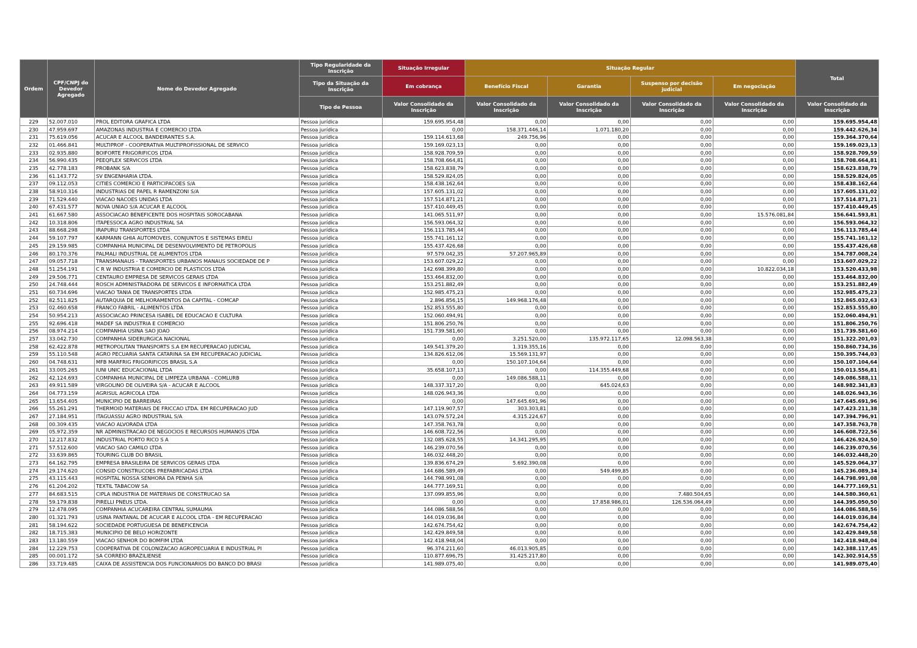| Ordem | CPF/CNPJ do Devedor Agregado | Nome do Devedor Agregado | Tipo Regularidade da Inscrição | Situação Irregular | Situação Regular | | | | Total |
| --- | --- | --- | --- | --- | --- | --- | --- | --- | --- |
| | | | Tipo da Situação da Inscrição | Em cobrança | Benefício Fiscal | Garantia | Suspenso por decisão judicial | Em negociação | |
| | | | Tipo de Pessoa | Valor Consolidado da Inscrição | Valor Consolidado da Inscrição | Valor Consolidado da Inscrição | Valor Consolidado da Inscrição | Valor Consolidado da Inscrição | Valor Consolidado da Inscrição |
| 229 | 52.007.010 | PROL EDITORA GRAFICA LTDA | Pessoa jurídica | 159.695.954,48 | 0,00 | 0,00 | 0,00 | 0,00 | 159.695.954,48 |
| 230 | 47.959.697 | AMAZONAS INDUSTRIA E COMERCIO LTDA | Pessoa jurídica | 0,00 | 158.371.446,14 | 1.071.180,20 | 0,00 | 0,00 | 159.442.626,34 |
| 231 | 75.619.056 | ACUCAR E ALCOOL BANDEIRANTES S.A. | Pessoa jurídica | 159.114.613,68 | 249.756,96 | 0,00 | 0,00 | 0,00 | 159.364.370,64 |
| 232 | 01.466.841 | MULTIPROF - COOPERATIVA MULTIPROFISSIONAL DE SERVICO | Pessoa jurídica | 159.169.023,13 | 0,00 | 0,00 | 0,00 | 0,00 | 159.169.023,13 |
| 233 | 02.935.880 | BOIFORTE FRIGORIFICOS LTDA | Pessoa jurídica | 158.928.709,59 | 0,00 | 0,00 | 0,00 | 0,00 | 158.928.709,59 |
| 234 | 56.990.435 | PEEQFLEX SERVICOS LTDA | Pessoa jurídica | 158.708.664,81 | 0,00 | 0,00 | 0,00 | 0,00 | 158.708.664,81 |
| 235 | 42.778.183 | PROBANK S/A | Pessoa jurídica | 158.623.838,79 | 0,00 | 0,00 | 0,00 | 0,00 | 158.623.838,79 |
| 236 | 61.143.772 | SV ENGENHARIA LTDA. | Pessoa jurídica | 158.529.824,05 | 0,00 | 0,00 | 0,00 | 0,00 | 158.529.824,05 |
| 237 | 09.112.053 | CITIES COMERCIO E PARTICIPACOES S/A | Pessoa jurídica | 158.438.162,64 | 0,00 | 0,00 | 0,00 | 0,00 | 158.438.162,64 |
| 238 | 58.910.316 | INDUSTRIAS DE PAPEL R RAMENZONI S/A | Pessoa jurídica | 157.605.131,02 | 0,00 | 0,00 | 0,00 | 0,00 | 157.605.131,02 |
| 239 | 71.529.440 | VIACAO NACOES UNIDAS LTDA | Pessoa jurídica | 157.514.871,21 | 0,00 | 0,00 | 0,00 | 0,00 | 157.514.871,21 |
| 240 | 67.431.577 | NOVA UNIAO S/A ACUCAR E ALCOOL | Pessoa jurídica | 157.410.449,45 | 0,00 | 0,00 | 0,00 | 0,00 | 157.410.449,45 |
| 241 | 61.667.580 | ASSOCIACAO BENEFICENTE DOS HOSPITAIS SOROCABANA | Pessoa jurídica | 141.065.511,97 | 0,00 | 0,00 | 0,00 | 15.576.081,84 | 156.641.593,81 |
| 242 | 10.318.806 | ITAPESSOCA AGRO INDUSTRIAL SA | Pessoa jurídica | 156.593.064,32 | 0,00 | 0,00 | 0,00 | 0,00 | 156.593.064,32 |
| 243 | 88.668.298 | IRAPURU TRANSPORTES LTDA | Pessoa jurídica | 156.113.785,44 | 0,00 | 0,00 | 0,00 | 0,00 | 156.113.785,44 |
| 244 | 59.107.797 | KARMANN GHIA AUTOMOVEIS, CONJUNTOS E SISTEMAS EIRELI | Pessoa jurídica | 155.741.161,12 | 0,00 | 0,00 | 0,00 | 0,00 | 155.741.161,12 |
| 245 | 29.159.985 | COMPANHIA MUNICIPAL DE DESENVOLVIMENTO DE PETROPOLIS | Pessoa jurídica | 155.437.426,68 | 0,00 | 0,00 | 0,00 | 0,00 | 155.437.426,68 |
| 246 | 80.170.376 | PALMALI INDUSTRIAL DE ALIMENTOS LTDA | Pessoa jurídica | 97.579.042,35 | 57.207.965,89 | 0,00 | 0,00 | 0,00 | 154.787.008,24 |
| 247 | 09.057.718 | TRANSMANAUS - TRANSPORTES URBANOS MANAUS SOCIEDADE DE P | Pessoa jurídica | 153.607.029,22 | 0,00 | 0,00 | 0,00 | 0,00 | 153.607.029,22 |
| 248 | 51.254.191 | C R W INDUSTRIA E COMERCIO DE PLASTICOS LTDA | Pessoa jurídica | 142.698.399,80 | 0,00 | 0,00 | 0,00 | 10.822.034,18 | 153.520.433,98 |
| 249 | 29.506.771 | CENTAURO EMPRESA DE SERVICOS GERAIS LTDA | Pessoa jurídica | 153.464.832,00 | 0,00 | 0,00 | 0,00 | 0,00 | 153.464.832,00 |
| 250 | 24.748.444 | ROSCH ADMINISTRADORA DE SERVICOS E INFORMATICA LTDA | Pessoa jurídica | 153.251.882,49 | 0,00 | 0,00 | 0,00 | 0,00 | 153.251.882,49 |
| 251 | 60.734.696 | VIACAO TANIA DE TRANSPORTES LTDA | Pessoa jurídica | 152.985.475,23 | 0,00 | 0,00 | 0,00 | 0,00 | 152.985.475,23 |
| 252 | 82.511.825 | AUTARQUIA DE MELHORAMENTOS DA CAPITAL - COMCAP | Pessoa jurídica | 2.896.856,15 | 149.968.176,48 | 0,00 | 0,00 | 0,00 | 152.865.032,63 |
| 253 | 02.460.658 | FRANCO FABRIL - ALIMENTOS LTDA | Pessoa jurídica | 152.853.555,80 | 0,00 | 0,00 | 0,00 | 0,00 | 152.853.555,80 |
| 254 | 50.954.213 | ASSOCIACAO PRINCESA ISABEL DE EDUCACAO E CULTURA | Pessoa jurídica | 152.060.494,91 | 0,00 | 0,00 | 0,00 | 0,00 | 152.060.494,91 |
| 255 | 92.696.418 | MADEF SA INDUSTRIA E COMERCIO | Pessoa jurídica | 151.806.250,76 | 0,00 | 0,00 | 0,00 | 0,00 | 151.806.250,76 |
| 256 | 08.974.214 | COMPANHIA USINA SAO JOAO | Pessoa jurídica | 151.739.581,60 | 0,00 | 0,00 | 0,00 | 0,00 | 151.739.581,60 |
| 257 | 33.042.730 | COMPANHIA SIDERURGICA NACIONAL | Pessoa jurídica | 0,00 | 3.251.520,00 | 135.972.117,65 | 12.098.563,38 | 0,00 | 151.322.201,03 |
| 258 | 62.422.878 | METROPOLITAN TRANSPORTS S.A EM RECUPERACAO JUDICIAL | Pessoa jurídica | 149.541.379,20 | 1.319.355,16 | 0,00 | 0,00 | 0,00 | 150.860.734,36 |
| 259 | 55.110.548 | AGRO PECUARIA SANTA CATARINA SA EM RECUPERACAO JUDICIAL | Pessoa jurídica | 134.826.612,06 | 15.569.131,97 | 0,00 | 0,00 | 0,00 | 150.395.744,03 |
| 260 | 04.748.631 | MFB MARFRIG FRIGORIFICOS BRASIL S.A | Pessoa jurídica | 0,00 | 150.107.104,64 | 0,00 | 0,00 | 0,00 | 150.107.104,64 |
| 261 | 33.005.265 | IUNI UNIC EDUCACIONAL LTDA | Pessoa jurídica | 35.658.107,13 | 0,00 | 114.355.449,68 | 0,00 | 0,00 | 150.013.556,81 |
| 262 | 42.124.693 | COMPANHIA MUNICIPAL DE LIMPEZA URBANA - COMLURB | Pessoa jurídica | 0,00 | 149.086.588,11 | 0,00 | 0,00 | 0,00 | 149.086.588,11 |
| 263 | 49.911.589 | VIRGOLINO DE OLIVEIRA S/A - ACUCAR E ALCOOL | Pessoa jurídica | 148.337.317,20 | 0,00 | 645.024,63 | 0,00 | 0,00 | 148.982.341,83 |
| 264 | 04.773.159 | AGRISUL AGRICOLA LTDA | Pessoa jurídica | 148.026.943,36 | 0,00 | 0,00 | 0,00 | 0,00 | 148.026.943,36 |
| 265 | 13.654.405 | MUNICIPIO DE BARREIRAS | Pessoa jurídica | 0,00 | 147.645.691,96 | 0,00 | 0,00 | 0,00 | 147.645.691,96 |
| 266 | 55.261.291 | THERMOID MATERIAIS DE FRICCAO LTDA. EM RECUPERACAO JUD | Pessoa jurídica | 147.119.907,57 | 303.303,81 | 0,00 | 0,00 | 0,00 | 147.423.211,38 |
| 267 | 27.184.951 | ITAGUASSU AGRO INDUSTRIAL S/A | Pessoa jurídica | 143.079.572,24 | 4.315.224,67 | 0,00 | 0,00 | 0,00 | 147.394.796,91 |
| 268 | 00.309.435 | VIACAO ALVORADA LTDA | Pessoa jurídica | 147.358.763,78 | 0,00 | 0,00 | 0,00 | 0,00 | 147.358.763,78 |
| 269 | 05.972.359 | NR ADMINISTRACAO DE NEGOCIOS E RECURSOS HUMANOS LTDA | Pessoa jurídica | 146.608.722,56 | 0,00 | 0,00 | 0,00 | 0,00 | 146.608.722,56 |
| 270 | 12.217.832 | INDUSTRIAL PORTO RICO S A | Pessoa jurídica | 132.085.628,55 | 14.341.295,95 | 0,00 | 0,00 | 0,00 | 146.426.924,50 |
| 271 | 57.512.600 | VIACAO SAO CAMILO LTDA | Pessoa jurídica | 146.239.070,56 | 0,00 | 0,00 | 0,00 | 0,00 | 146.239.070,56 |
| 272 | 33.639.865 | TOURING CLUB DO BRASIL | Pessoa jurídica | 146.032.448,20 | 0,00 | 0,00 | 0,00 | 0,00 | 146.032.448,20 |
| 273 | 64.162.795 | EMPRESA BRASILEIRA DE SERVICOS GERAIS LTDA | Pessoa jurídica | 139.836.674,29 | 5.692.390,08 | 0,00 | 0,00 | 0,00 | 145.529.064,37 |
| 274 | 29.174.620 | CONSID CONSTRUCOES PREFABRICADAS LTDA | Pessoa jurídica | 144.686.589,49 | 0,00 | 549.499,85 | 0,00 | 0,00 | 145.236.089,34 |
| 275 | 43.115.443 | HOSPITAL NOSSA SENHORA DA PENHA S/A | Pessoa jurídica | 144.798.991,08 | 0,00 | 0,00 | 0,00 | 0,00 | 144.798.991,08 |
| 276 | 61.204.202 | TEXTIL TABACOW SA | Pessoa jurídica | 144.777.169,51 | 0,00 | 0,00 | 0,00 | 0,00 | 144.777.169,51 |
| 277 | 84.683.515 | CIPLA INDUSTRIA DE MATERIAIS DE CONSTRUCAO SA | Pessoa jurídica | 137.099.855,96 | 0,00 | 0,00 | 7.480.504,65 | 0,00 | 144.580.360,61 |
| 278 | 59.179.838 | PIRELLI PNEUS LTDA. | Pessoa jurídica | 0,00 | 0,00 | 17.858.986,01 | 126.536.064,49 | 0,00 | 144.395.050,50 |
| 279 | 12.478.095 | COMPANHIA ACUCAREIRA CENTRAL SUMAUMA | Pessoa jurídica | 144.086.588,56 | 0,00 | 0,00 | 0,00 | 0,00 | 144.086.588,56 |
| 280 | 01.321.793 | USINA PANTANAL DE ACUCAR E ALCOOL LTDA - EM RECUPERACAO | Pessoa jurídica | 144.019.036,84 | 0,00 | 0,00 | 0,00 | 0,00 | 144.019.036,84 |
| 281 | 58.194.622 | SOCIEDADE PORTUGUESA DE BENEFICENCIA | Pessoa jurídica | 142.674.754,42 | 0,00 | 0,00 | 0,00 | 0,00 | 142.674.754,42 |
| 282 | 18.715.383 | MUNICIPIO DE BELO HORIZONTE | Pessoa jurídica | 142.429.849,58 | 0,00 | 0,00 | 0,00 | 0,00 | 142.429.849,58 |
| 283 | 13.180.559 | VIACAO SENHOR DO BOMFIM LTDA | Pessoa jurídica | 142.418.948,04 | 0,00 | 0,00 | 0,00 | 0,00 | 142.418.948,04 |
| 284 | 12.229.753 | COOPERATIVA DE COLONIZACAO AGROPECUARIA E INDUSTRIAL PI | Pessoa jurídica | 96.374.211,60 | 46.013.905,85 | 0,00 | 0,00 | 0,00 | 142.388.117,45 |
| 285 | 00.001.172 | SA CORREIO BRAZILIENSE | Pessoa jurídica | 110.877.696,75 | 31.425.217,80 | 0,00 | 0,00 | 0,00 | 142.302.914,55 |
| 286 | 33.719.485 | CAIXA DE ASSISTENCIA DOS FUNCIONARIOS DO BANCO DO BRASI | Pessoa jurídica | 141.989.075,40 | 0,00 | 0,00 | 0,00 | 0,00 | 141.989.075,40 |